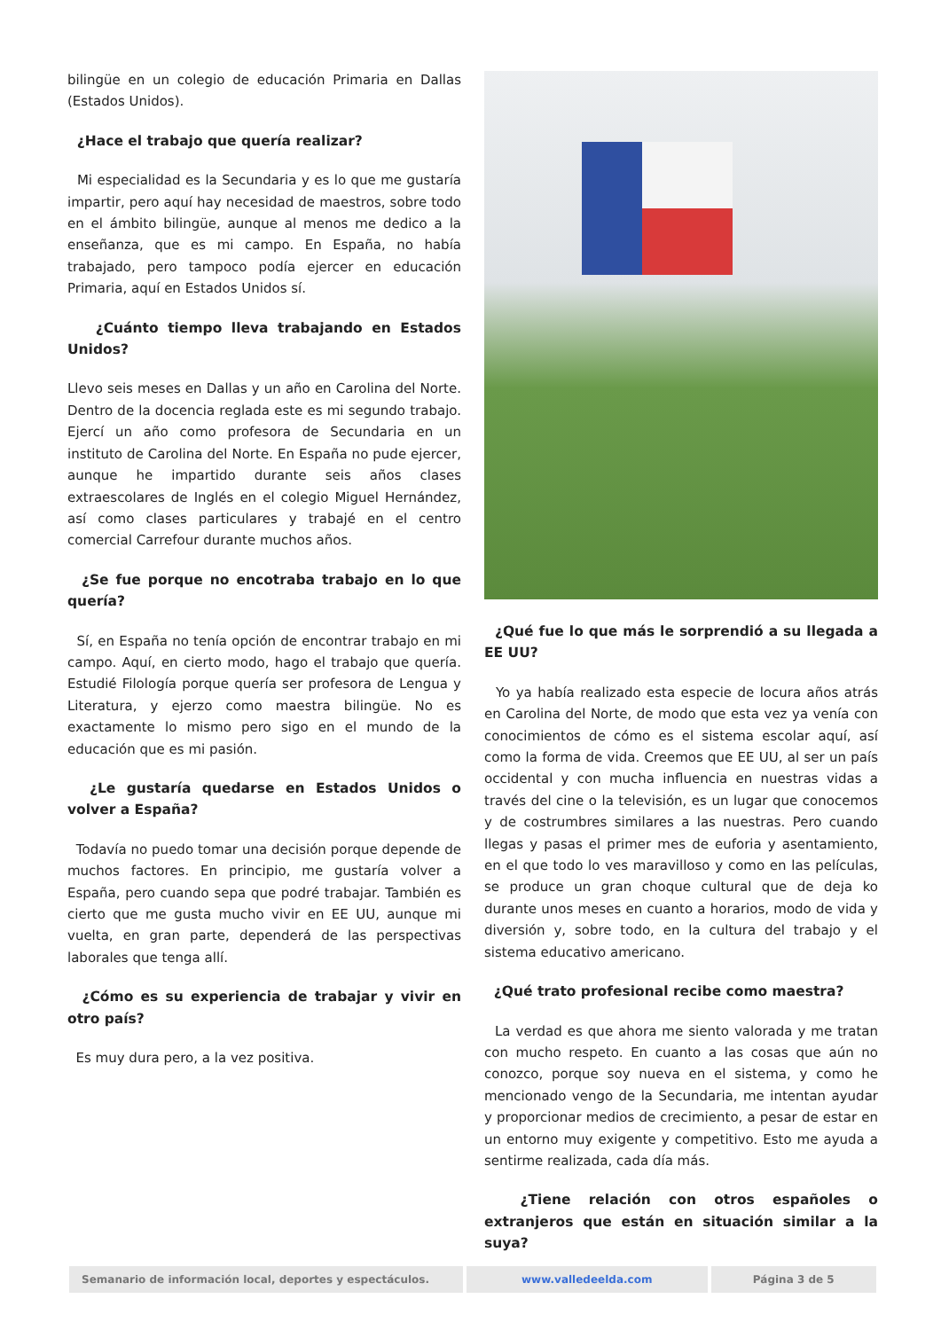bilingüe en un colegio de educación Primaria en Dallas (Estados Unidos).
¿Hace el trabajo que quería realizar?
Mi especialidad es la Secundaria y es lo que me gustaría impartir, pero aquí hay necesidad de maestros, sobre todo en el ámbito bilingüe, aunque al menos me dedico a la enseñanza, que es mi campo. En España, no había trabajado, pero tampoco podía ejercer en educación Primaria, aquí en Estados Unidos sí.
¿Cuánto tiempo lleva trabajando en Estados Unidos?
Llevo seis meses en Dallas y un año en Carolina del Norte. Dentro de la docencia reglada este es mi segundo trabajo. Ejercí un año como profesora de Secundaria en un instituto de Carolina del Norte. En España no pude ejercer, aunque he impartido durante seis años clases extraescolares de Inglés en el colegio Miguel Hernández, así como clases particulares y trabajé en el centro comercial Carrefour durante muchos años.
¿Se fue porque no encotraba trabajo en lo que quería?
Sí, en España no tenía opción de encontrar trabajo en mi campo. Aquí, en cierto modo, hago el trabajo que quería. Estudié Filología porque quería ser profesora de Lengua y Literatura, y ejerzo como maestra bilingüe. No es exactamente lo mismo pero sigo en el mundo de la educación que es mi pasión.
¿Le gustaría quedarse en Estados Unidos o volver a España?
Todavía no puedo tomar una decisión porque depende de muchos factores. En principio, me gustaría volver a España, pero cuando sepa que podré trabajar. También es cierto que me gusta mucho vivir en EE UU, aunque mi vuelta, en gran parte, dependerá de las perspectivas laborales que tenga allí.
¿Cómo es su experiencia de trabajar y vivir en otro país?
Es muy dura pero, a la vez positiva.
¿Qué fue lo que más le sorprendió a su llegada a EE UU?
Yo ya había realizado esta especie de locura años atrás en Carolina del Norte, de modo que esta vez ya venía con conocimientos de cómo es el sistema escolar aquí, así como la forma de vida. Creemos que EE UU, al ser un país occidental y con mucha influencia en nuestras vidas a través del cine o la televisión, es un lugar que conocemos y de costrumbres similares a las nuestras. Pero cuando llegas y pasas el primer mes de euforia y asentamiento, en el que todo lo ves maravilloso y como en las películas, se produce un gran choque cultural que de deja ko durante unos meses en cuanto a horarios, modo de vida y diversión y, sobre todo, en la cultura del trabajo y el sistema educativo americano.
¿Qué trato profesional recibe como maestra?
La verdad es que ahora me siento valorada y me tratan con mucho respeto. En cuanto a las cosas que aún no conozco, porque soy nueva en el sistema, y como he mencionado vengo de la Secundaria, me intentan ayudar y proporcionar medios de crecimiento, a pesar de estar en un entorno muy exigente y competitivo. Esto me ayuda a sentirme realizada, cada día más.
¿Tiene relación con otros españoles o extranjeros que están en situación similar a la suya?
Semanario de información local, deportes y espectáculos. www.valledeelda.com Página 3 de 5